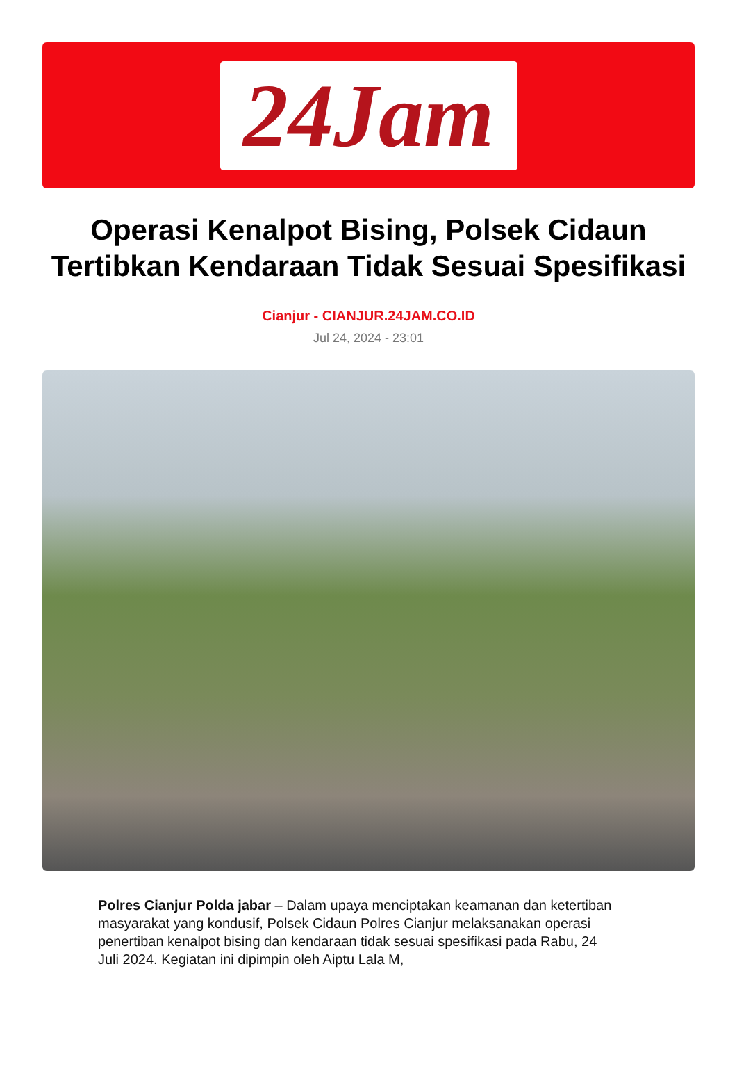24Jam
Operasi Kenalpot Bising, Polsek Cidaun Tertibkan Kendaraan Tidak Sesuai Spesifikasi
Cianjur - CIANJUR.24JAM.CO.ID
Jul 24, 2024 - 23:01
Polres Cianjur Polda jabar – Dalam upaya menciptakan keamanan dan ketertiban masyarakat yang kondusif, Polsek Cidaun Polres Cianjur melaksanakan operasi penertiban kenalpot bising dan kendaraan tidak sesuai spesifikasi pada Rabu, 24 Juli 2024. Kegiatan ini dipimpin oleh Aiptu Lala M,